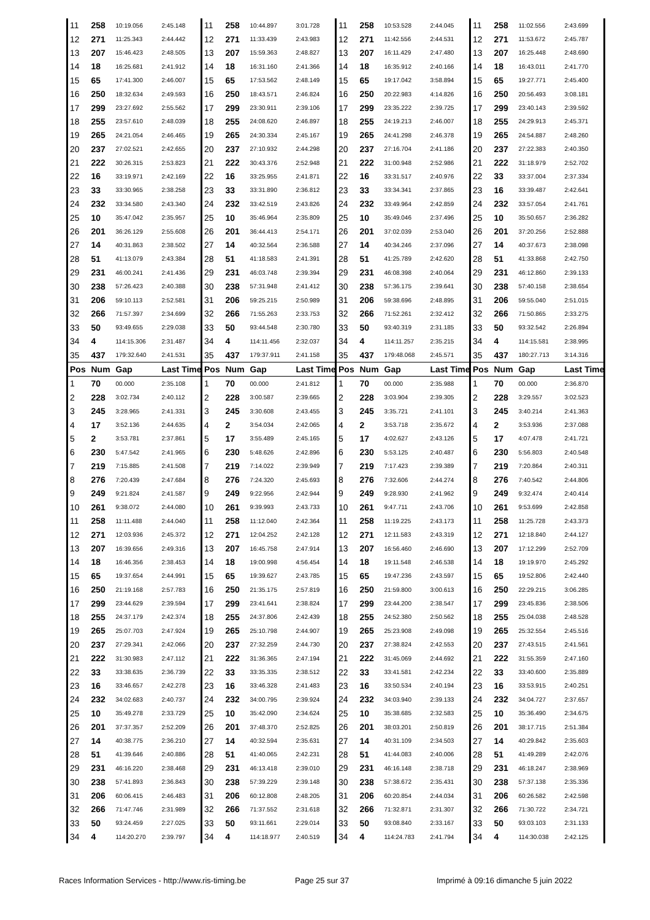| 11 | 258 | 10:19.056 | 2:45.148 | 11 | 258 | 10:44.897 | 3:01.728 | 11 | 258 | 10:53.528 | 2:44.045 | 11 | 258 | 11:02.556 | 2:43.699 |
| 12 | 271 | 11:25.343 | 2:44.442 | 12 | 271 | 11:33.439 | 2:43.983 | 12 | 271 | 11:42.556 | 2:44.531 | 12 | 271 | 11:53.672 | 2:45.787 |
| 13 | 207 | 15:46.423 | 2:48.505 | 13 | 207 | 15:59.363 | 2:48.827 | 13 | 207 | 16:11.429 | 2:47.480 | 13 | 207 | 16:25.448 | 2:48.690 |
| 14 | 18 | 16:25.681 | 2:41.912 | 14 | 18 | 16:31.160 | 2:41.366 | 14 | 18 | 16:35.912 | 2:40.166 | 14 | 18 | 16:43.011 | 2:41.770 |
| 15 | 65 | 17:41.300 | 2:46.007 | 15 | 65 | 17:53.562 | 2:48.149 | 15 | 65 | 19:17.042 | 3:58.894 | 15 | 65 | 19:27.771 | 2:45.400 |
| 16 | 250 | 18:32.634 | 2:49.593 | 16 | 250 | 18:43.571 | 2:46.824 | 16 | 250 | 20:22.983 | 4:14.826 | 16 | 250 | 20:56.493 | 3:08.181 |
| 17 | 299 | 23:27.692 | 2:55.562 | 17 | 299 | 23:30.911 | 2:39.106 | 17 | 299 | 23:35.222 | 2:39.725 | 17 | 299 | 23:40.143 | 2:39.592 |
| 18 | 255 | 23:57.610 | 2:48.039 | 18 | 255 | 24:08.620 | 2:46.897 | 18 | 255 | 24:19.213 | 2:46.007 | 18 | 255 | 24:29.913 | 2:45.371 |
| 19 | 265 | 24:21.054 | 2:46.465 | 19 | 265 | 24:30.334 | 2:45.167 | 19 | 265 | 24:41.298 | 2:46.378 | 19 | 265 | 24:54.887 | 2:48.260 |
| 20 | 237 | 27:02.521 | 2:42.655 | 20 | 237 | 27:10.932 | 2:44.298 | 20 | 237 | 27:16.704 | 2:41.186 | 20 | 237 | 27:22.383 | 2:40.350 |
| 21 | 222 | 30:26.315 | 2:53.823 | 21 | 222 | 30:43.376 | 2:52.948 | 21 | 222 | 31:00.948 | 2:52.986 | 21 | 222 | 31:18.979 | 2:52.702 |
| 22 | 16 | 33:19.971 | 2:42.169 | 22 | 16 | 33:25.955 | 2:41.871 | 22 | 16 | 33:31.517 | 2:40.976 | 22 | 33 | 33:37.004 | 2:37.334 |
| 23 | 33 | 33:30.965 | 2:38.258 | 23 | 33 | 33:31.890 | 2:36.812 | 23 | 33 | 33:34.341 | 2:37.865 | 23 | 16 | 33:39.487 | 2:42.641 |
| 24 | 232 | 33:34.580 | 2:43.340 | 24 | 232 | 33:42.519 | 2:43.826 | 24 | 232 | 33:49.964 | 2:42.859 | 24 | 232 | 33:57.054 | 2:41.761 |
| 25 | 10 | 35:47.042 | 2:35.957 | 25 | 10 | 35:46.964 | 2:35.809 | 25 | 10 | 35:49.046 | 2:37.496 | 25 | 10 | 35:50.657 | 2:36.282 |
| 26 | 201 | 36:26.129 | 2:55.608 | 26 | 201 | 36:44.413 | 2:54.171 | 26 | 201 | 37:02.039 | 2:53.040 | 26 | 201 | 37:20.256 | 2:52.888 |
| 27 | 14 | 40:31.863 | 2:38.502 | 27 | 14 | 40:32.564 | 2:36.588 | 27 | 14 | 40:34.246 | 2:37.096 | 27 | 14 | 40:37.673 | 2:38.098 |
| 28 | 51 | 41:13.079 | 2:43.384 | 28 | 51 | 41:18.583 | 2:41.391 | 28 | 51 | 41:25.789 | 2:42.620 | 28 | 51 | 41:33.868 | 2:42.750 |
| 29 | 231 | 46:00.241 | 2:41.436 | 29 | 231 | 46:03.748 | 2:39.394 | 29 | 231 | 46:08.398 | 2:40.064 | 29 | 231 | 46:12.860 | 2:39.133 |
| 30 | 238 | 57:26.423 | 2:40.388 | 30 | 238 | 57:31.948 | 2:41.412 | 30 | 238 | 57:36.175 | 2:39.641 | 30 | 238 | 57:40.158 | 2:38.654 |
| 31 | 206 | 59:10.113 | 2:52.581 | 31 | 206 | 59:25.215 | 2:50.989 | 31 | 206 | 59:38.696 | 2:48.895 | 31 | 206 | 59:55.040 | 2:51.015 |
| 32 | 266 | 71:57.397 | 2:34.699 | 32 | 266 | 71:55.263 | 2:33.753 | 32 | 266 | 71:52.261 | 2:32.412 | 32 | 266 | 71:50.865 | 2:33.275 |
| 33 | 50 | 93:49.655 | 2:29.038 | 33 | 50 | 93:44.548 | 2:30.780 | 33 | 50 | 93:40.319 | 2:31.185 | 33 | 50 | 93:32.542 | 2:26.894 |
| 34 | 4 | 114:15.306 | 2:31.487 | 34 | 4 | 114:11.456 | 2:32.037 | 34 | 4 | 114:11.257 | 2:35.215 | 34 | 4 | 114:15.581 | 2:38.995 |
| 35 | 437 | 179:32.640 | 2:41.531 | 35 | 437 | 179:37.911 | 2:41.158 | 35 | 437 | 179:48.068 | 2:45.571 | 35 | 437 | 180:27.713 | 3:14.316 |
| Pos | Num | Gap | Last Time | Pos | Num | Gap | Last Time | Pos | Num | Gap | Last Time | Pos | Num | Gap | Last Time |
| 1 | 70 | 00.000 | 2:35.108 | 1 | 70 | 00.000 | 2:41.812 | 1 | 70 | 00.000 | 2:35.988 | 1 | 70 | 00.000 | 2:36.870 |
| 2 | 228 | 3:02.734 | 2:40.112 | 2 | 228 | 3:00.587 | 2:39.665 | 2 | 228 | 3:03.904 | 2:39.305 | 2 | 228 | 3:29.557 | 3:02.523 |
| 3 | 245 | 3:28.965 | 2:41.331 | 3 | 245 | 3:30.608 | 2:43.455 | 3 | 245 | 3:35.721 | 2:41.101 | 3 | 245 | 3:40.214 | 2:41.363 |
| 4 | 17 | 3:52.136 | 2:44.635 | 4 | 2 | 3:54.034 | 2:42.065 | 4 | 2 | 3:53.718 | 2:35.672 | 4 | 2 | 3:53.936 | 2:37.088 |
| 5 | 2 | 3:53.781 | 2:37.861 | 5 | 17 | 3:55.489 | 2:45.165 | 5 | 17 | 4:02.627 | 2:43.126 | 5 | 17 | 4:07.478 | 2:41.721 |
| 6 | 230 | 5:47.542 | 2:41.965 | 6 | 230 | 5:48.626 | 2:42.896 | 6 | 230 | 5:53.125 | 2:40.487 | 6 | 230 | 5:56.803 | 2:40.548 |
| 7 | 219 | 7:15.885 | 2:41.508 | 7 | 219 | 7:14.022 | 2:39.949 | 7 | 219 | 7:17.423 | 2:39.389 | 7 | 219 | 7:20.864 | 2:40.311 |
| 8 | 276 | 7:20.439 | 2:47.684 | 8 | 276 | 7:24.320 | 2:45.693 | 8 | 276 | 7:32.606 | 2:44.274 | 8 | 276 | 7:40.542 | 2:44.806 |
| 9 | 249 | 9:21.824 | 2:41.587 | 9 | 249 | 9:22.956 | 2:42.944 | 9 | 249 | 9:28.930 | 2:41.962 | 9 | 249 | 9:32.474 | 2:40.414 |
| 10 | 261 | 9:38.072 | 2:44.080 | 10 | 261 | 9:39.993 | 2:43.733 | 10 | 261 | 9:47.711 | 2:43.706 | 10 | 261 | 9:53.699 | 2:42.858 |
| 11 | 258 | 11:11.488 | 2:44.040 | 11 | 258 | 11:12.040 | 2:42.364 | 11 | 258 | 11:19.225 | 2:43.173 | 11 | 258 | 11:25.728 | 2:43.373 |
| 12 | 271 | 12:03.936 | 2:45.372 | 12 | 271 | 12:04.252 | 2:42.128 | 12 | 271 | 12:11.583 | 2:43.319 | 12 | 271 | 12:18.840 | 2:44.127 |
| 13 | 207 | 16:39.656 | 2:49.316 | 13 | 207 | 16:45.758 | 2:47.914 | 13 | 207 | 16:56.460 | 2:46.690 | 13 | 207 | 17:12.299 | 2:52.709 |
| 14 | 18 | 16:46.356 | 2:38.453 | 14 | 18 | 19:00.998 | 4:56.454 | 14 | 18 | 19:11.548 | 2:46.538 | 14 | 18 | 19:19.970 | 2:45.292 |
| 15 | 65 | 19:37.654 | 2:44.991 | 15 | 65 | 19:39.627 | 2:43.785 | 15 | 65 | 19:47.236 | 2:43.597 | 15 | 65 | 19:52.806 | 2:42.440 |
| 16 | 250 | 21:19.168 | 2:57.783 | 16 | 250 | 21:35.175 | 2:57.819 | 16 | 250 | 21:59.800 | 3:00.613 | 16 | 250 | 22:29.215 | 3:06.285 |
| 17 | 299 | 23:44.629 | 2:39.594 | 17 | 299 | 23:41.641 | 2:38.824 | 17 | 299 | 23:44.200 | 2:38.547 | 17 | 299 | 23:45.836 | 2:38.506 |
| 18 | 255 | 24:37.179 | 2:42.374 | 18 | 255 | 24:37.806 | 2:42.439 | 18 | 255 | 24:52.380 | 2:50.562 | 18 | 255 | 25:04.038 | 2:48.528 |
| 19 | 265 | 25:07.703 | 2:47.924 | 19 | 265 | 25:10.798 | 2:44.907 | 19 | 265 | 25:23.908 | 2:49.098 | 19 | 265 | 25:32.554 | 2:45.516 |
| 20 | 237 | 27:29.341 | 2:42.066 | 20 | 237 | 27:32.259 | 2:44.730 | 20 | 237 | 27:38.824 | 2:42.553 | 20 | 237 | 27:43.515 | 2:41.561 |
| 21 | 222 | 31:30.983 | 2:47.112 | 21 | 222 | 31:36.365 | 2:47.194 | 21 | 222 | 31:45.069 | 2:44.692 | 21 | 222 | 31:55.359 | 2:47.160 |
| 22 | 33 | 33:38.635 | 2:36.739 | 22 | 33 | 33:35.335 | 2:38.512 | 22 | 33 | 33:41.581 | 2:42.234 | 22 | 33 | 33:40.600 | 2:35.889 |
| 23 | 16 | 33:46.657 | 2:42.278 | 23 | 16 | 33:46.328 | 2:41.483 | 23 | 16 | 33:50.534 | 2:40.194 | 23 | 16 | 33:53.915 | 2:40.251 |
| 24 | 232 | 34:02.683 | 2:40.737 | 24 | 232 | 34:00.795 | 2:39.924 | 24 | 232 | 34:03.940 | 2:39.133 | 24 | 232 | 34:04.727 | 2:37.657 |
| 25 | 10 | 35:49.278 | 2:33.729 | 25 | 10 | 35:42.090 | 2:34.624 | 25 | 10 | 35:38.685 | 2:32.583 | 25 | 10 | 35:36.490 | 2:34.675 |
| 26 | 201 | 37:37.357 | 2:52.209 | 26 | 201 | 37:48.370 | 2:52.825 | 26 | 201 | 38:03.201 | 2:50.819 | 26 | 201 | 38:17.715 | 2:51.384 |
| 27 | 14 | 40:38.775 | 2:36.210 | 27 | 14 | 40:32.594 | 2:35.631 | 27 | 14 | 40:31.109 | 2:34.503 | 27 | 14 | 40:29.842 | 2:35.603 |
| 28 | 51 | 41:39.646 | 2:40.886 | 28 | 51 | 41:40.065 | 2:42.231 | 28 | 51 | 41:44.083 | 2:40.006 | 28 | 51 | 41:49.289 | 2:42.076 |
| 29 | 231 | 46:16.220 | 2:38.468 | 29 | 231 | 46:13.418 | 2:39.010 | 29 | 231 | 46:16.148 | 2:38.718 | 29 | 231 | 46:18.247 | 2:38.969 |
| 30 | 238 | 57:41.893 | 2:36.843 | 30 | 238 | 57:39.229 | 2:39.148 | 30 | 238 | 57:38.672 | 2:35.431 | 30 | 238 | 57:37.138 | 2:35.336 |
| 31 | 206 | 60:06.415 | 2:46.483 | 31 | 206 | 60:12.808 | 2:48.205 | 31 | 206 | 60:20.854 | 2:44.034 | 31 | 206 | 60:26.582 | 2:42.598 |
| 32 | 266 | 71:47.746 | 2:31.989 | 32 | 266 | 71:37.552 | 2:31.618 | 32 | 266 | 71:32.871 | 2:31.307 | 32 | 266 | 71:30.722 | 2:34.721 |
| 33 | 50 | 93:24.459 | 2:27.025 | 33 | 50 | 93:11.661 | 2:29.014 | 33 | 50 | 93:08.840 | 2:33.167 | 33 | 50 | 93:03.103 | 2:31.133 |
| 34 | 4 | 114:20.270 | 2:39.797 | 34 | 4 | 114:18.977 | 2:40.519 | 34 | 4 | 114:24.783 | 2:41.794 | 34 | 4 | 114:30.038 | 2:42.125 |
Races Information Services - http://www.ris-timing.be Page 25 sur 37 Imprimé à 09:16 dimanche 5 juin 2022